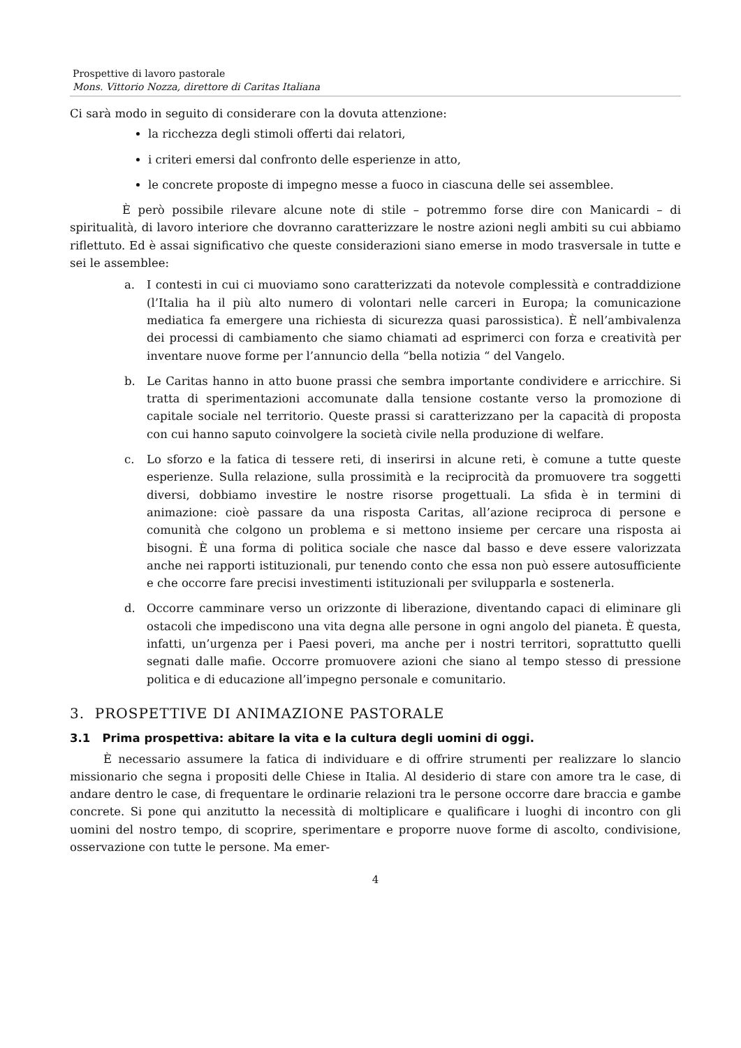Prospettive di lavoro pastorale
Mons. Vittorio Nozza, direttore di Caritas Italiana
Ci sarà modo in seguito di considerare con la dovuta attenzione:
la ricchezza degli stimoli offerti dai relatori,
i criteri emersi dal confronto delle esperienze in atto,
le concrete proposte di impegno messe a fuoco in ciascuna delle sei assemblee.
È però possibile rilevare alcune note di stile – potremmo forse dire con Manicardi – di spiritualità, di lavoro interiore che dovranno caratterizzare le nostre azioni negli ambiti su cui abbiamo riflettuto. Ed è assai significativo che queste considerazioni siano emerse in modo trasversale in tutte e sei le assemblee:
a. I contesti in cui ci muoviamo sono caratterizzati da notevole complessità e contraddizione (l’Italia ha il più alto numero di volontari nelle carceri in Europa; la comunicazione mediatica fa emergere una richiesta di sicurezza quasi parossistica). È nell’ambivalenza dei processi di cambiamento che siamo chiamati ad esprimerci con forza e creatività per inventare nuove forme per l’annuncio della “bella notizia “ del Vangelo.
b. Le Caritas hanno in atto buone prassi che sembra importante condividere e arricchire. Si tratta di sperimentazioni accomunate dalla tensione costante verso la promozione di capitale sociale nel territorio. Queste prassi si caratterizzano per la capacità di proposta con cui hanno saputo coinvolgere la società civile nella produzione di welfare.
c. Lo sforzo e la fatica di tessere reti, di inserirsi in alcune reti, è comune a tutte queste esperienze. Sulla relazione, sulla prossimità e la reciprocità da promuovere tra soggetti diversi, dobbiamo investire le nostre risorse progettuali. La sfida è in termini di animazione: cioè passare da una risposta Caritas, all’azione reciproca di persone e comunità che colgono un problema e si mettono insieme per cercare una risposta ai bisogni. È una forma di politica sociale che nasce dal basso e deve essere valorizzata anche nei rapporti istituzionali, pur tenendo conto che essa non può essere autosufficiente e che occorre fare precisi investimenti istituzionali per svilupparla e sostenerla.
d. Occorre camminare verso un orizzonte di liberazione, diventando capaci di eliminare gli ostacoli che impediscono una vita degna alle persone in ogni angolo del pianeta. È questa, infatti, un’urgenza per i Paesi poveri, ma anche per i nostri territori, soprattutto quelli segnati dalle mafie. Occorre promuovere azioni che siano al tempo stesso di pressione politica e di educazione all’impegno personale e comunitario.
3. PROSPETTIVE DI ANIMAZIONE PASTORALE
3.1 Prima prospettiva: abitare la vita e la cultura degli uomini di oggi.
È necessario assumere la fatica di individuare e di offrire strumenti per realizzare lo slancio missionario che segna i propositi delle Chiese in Italia. Al desiderio di stare con amore tra le case, di andare dentro le case, di frequentare le ordinarie relazioni tra le persone occorre dare braccia e gambe concrete. Si pone qui anzitutto la necessità di moltiplicare e qualificare i luoghi di incontro con gli uomini del nostro tempo, di scoprire, sperimentare e proporre nuove forme di ascolto, condivisione, osservazione con tutte le persone. Ma emer-
4